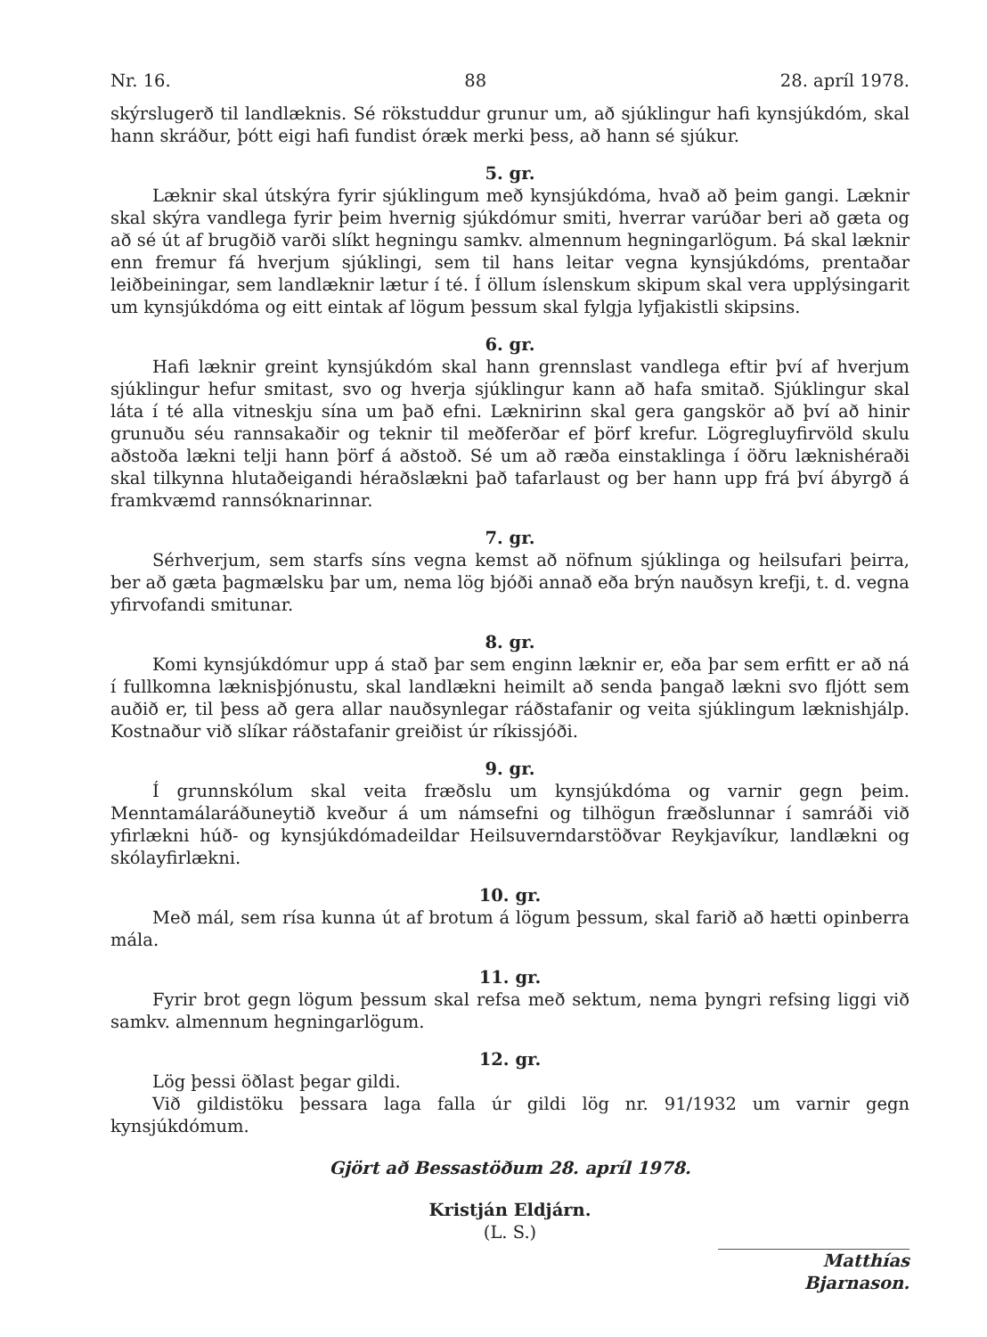Nr. 16. 88 28. apríl 1978.
skýrslugerð til landlæknis. Sé rökstuddur grunur um, að sjúklingur hafi kynsjúkdóm, skal hann skráður, þótt eigi hafi fundist óræk merki þess, að hann sé sjúkur.
5. gr.
Læknir skal útskýra fyrir sjúklingum með kynsjúkdóma, hvað að þeim gangi. Læknir skal skýra vandlega fyrir þeim hvernig sjúkdómur smiti, hverrar varúðar beri að gæta og að sé út af brugðið varði slíkt hegningu samkv. almennum hegningarlögum. Þá skal læknir enn fremur fá hverjum sjúklingi, sem til hans leitar vegna kynsjúkdóms, prentaðar leiðbeiningar, sem landlæknir lætur í té. Í öllum íslenskum skipum skal vera upplýsingarit um kynsjúkdóma og eitt eintak af lögum þessum skal fylgja lyfjakistli skipsins.
6. gr.
Hafi læknir greint kynsjúkdóm skal hann grennslast vandlega eftir því af hverjum sjúklingur hefur smitast, svo og hverja sjúklingur kann að hafa smitað. Sjúklingur skal láta í té alla vitneskju sína um það efni. Læknirinn skal gera gangskör að því að hinir grunuðu séu rannsakaðir og teknir til meðferðar ef þörf krefur. Lögregluyfirvöld skulu aðstoða lækni telji hann þörf á aðstoð. Sé um að ræða einstaklinga í öðru læknishéraði skal tilkynna hlutaðeigandi héraðslækni það tafarlaust og ber hann upp frá því ábyrgð á framkvæmd rannsóknarinnar.
7. gr.
Sérhverjum, sem starfs síns vegna kemst að nöfnum sjúklinga og heilsufari þeirra, ber að gæta þagmælsku þar um, nema lög bjóði annað eða brýn nauðsyn krefji, t. d. vegna yfirvofandi smitunar.
8. gr.
Komi kynsjúkdómur upp á stað þar sem enginn læknir er, eða þar sem erfitt er að ná í fullkomna læknisþjónustu, skal landlækni heimilt að senda þangað lækni svo fljótt sem auðið er, til þess að gera allar nauðsynlegar ráðstafanir og veita sjúklingum læknishjálp. Kostnaður við slíkar ráðstafanir greiðist úr ríkissjóði.
9. gr.
Í grunnskólum skal veita fræðslu um kynsjúkdóma og varnir gegn þeim. Menntamálaráðuneytið kveður á um námsefni og tilhögun fræðslunnar í samráði við yfirlækni húð- og kynsjúkdómadeildar Heilsuverndarstöðvar Reykjavíkur, landlækni og skólayfirlækni.
10. gr.
Með mál, sem rísa kunna út af brotum á lögum þessum, skal farið að hætti opinberra mála.
11. gr.
Fyrir brot gegn lögum þessum skal refsa með sektum, nema þyngri refsing liggi við samkv. almennum hegningarlögum.
12. gr.
Lög þessi öðlast þegar gildi.
Við gildistöku þessara laga falla úr gildi lög nr. 91/1932 um varnir gegn kynsjúkdómum.
Gjört að Bessastöðum 28. apríl 1978.
Kristján Eldjárn.
(L. S.)
Matthías Bjarnason.